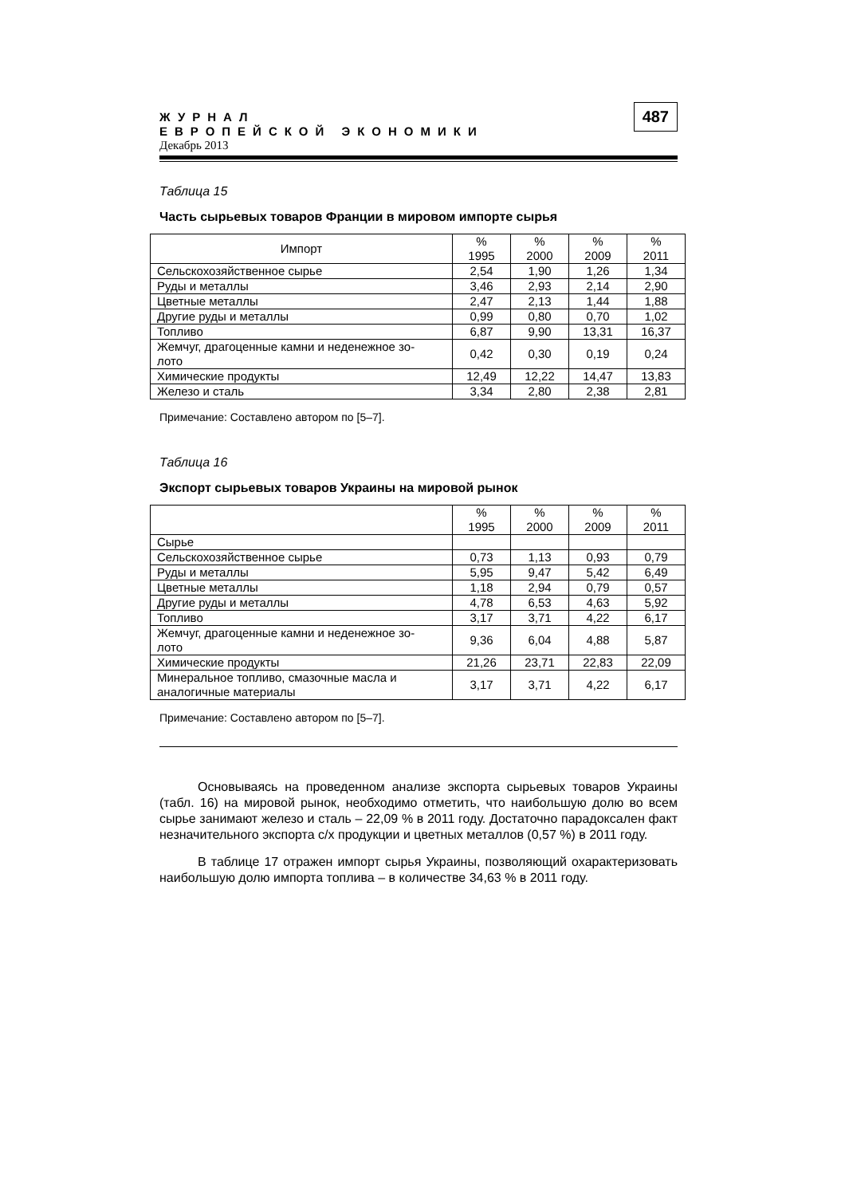ЖУРНАЛ
ЕВРОПЕЙСКОЙ ЭКОНОМИКИ
Декабрь 2013
487
Таблица 15
Часть сырьевых товаров Франции в мировом импорте сырья
| Импорт | % 1995 | % 2000 | % 2009 | % 2011 |
| --- | --- | --- | --- | --- |
| Сельскохозяйственное сырье | 2,54 | 1,90 | 1,26 | 1,34 |
| Руды и металлы | 3,46 | 2,93 | 2,14 | 2,90 |
| Цветные металлы | 2,47 | 2,13 | 1,44 | 1,88 |
| Другие руды и металлы | 0,99 | 0,80 | 0,70 | 1,02 |
| Топливо | 6,87 | 9,90 | 13,31 | 16,37 |
| Жемчуг, драгоценные камни и неденежное зо- лото | 0,42 | 0,30 | 0,19 | 0,24 |
| Химические продукты | 12,49 | 12,22 | 14,47 | 13,83 |
| Железо и сталь | 3,34 | 2,80 | 2,38 | 2,81 |
Примечание: Составлено автором по [5–7].
Таблица 16
Экспорт сырьевых товаров Украины на мировой рынок
| | % 1995 | % 2000 | % 2009 | % 2011 |
| --- | --- | --- | --- | --- |
| Сырье | | | | |
| Сельскохозяйственное сырье | 0,73 | 1,13 | 0,93 | 0,79 |
| Руды и металлы | 5,95 | 9,47 | 5,42 | 6,49 |
| Цветные металлы | 1,18 | 2,94 | 0,79 | 0,57 |
| Другие руды и металлы | 4,78 | 6,53 | 4,63 | 5,92 |
| Топливо | 3,17 | 3,71 | 4,22 | 6,17 |
| Жемчуг, драгоценные камни и неденежное зо- лото | 9,36 | 6,04 | 4,88 | 5,87 |
| Химические продукты | 21,26 | 23,71 | 22,83 | 22,09 |
| Минеральное топливо, смазочные масла и аналогичные материалы | 3,17 | 3,71 | 4,22 | 6,17 |
Примечание: Составлено автором по [5–7].
Основываясь на проведенном анализе экспорта сырьевых товаров Украины (табл. 16) на мировой рынок, необходимо отметить, что наибольшую долю во всем сырье занимают железо и сталь – 22,09 % в 2011 году. Достаточно парадоксален факт незначительного экспорта с/х продукции и цветных металлов (0,57 %) в 2011 году.
В таблице 17 отражен импорт сырья Украины, позволяющий охарактеризовать наибольшую долю импорта топлива – в количестве 34,63 % в 2011 году.